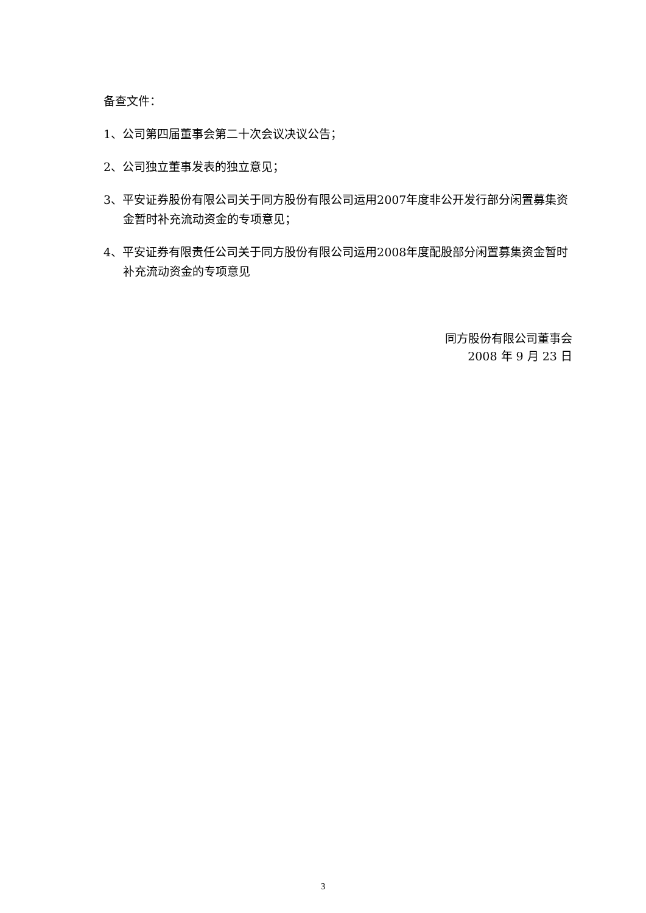备查文件：
1、公司第四届董事会第二十次会议决议公告；
2、公司独立董事发表的独立意见；
3、平安证券股份有限公司关于同方股份有限公司运用2007年度非公开发行部分闲置募集资金暂时补充流动资金的专项意见；
4、平安证券有限责任公司关于同方股份有限公司运用2008年度配股部分闲置募集资金暂时补充流动资金的专项意见
同方股份有限公司董事会
2008 年 9 月 23 日
3